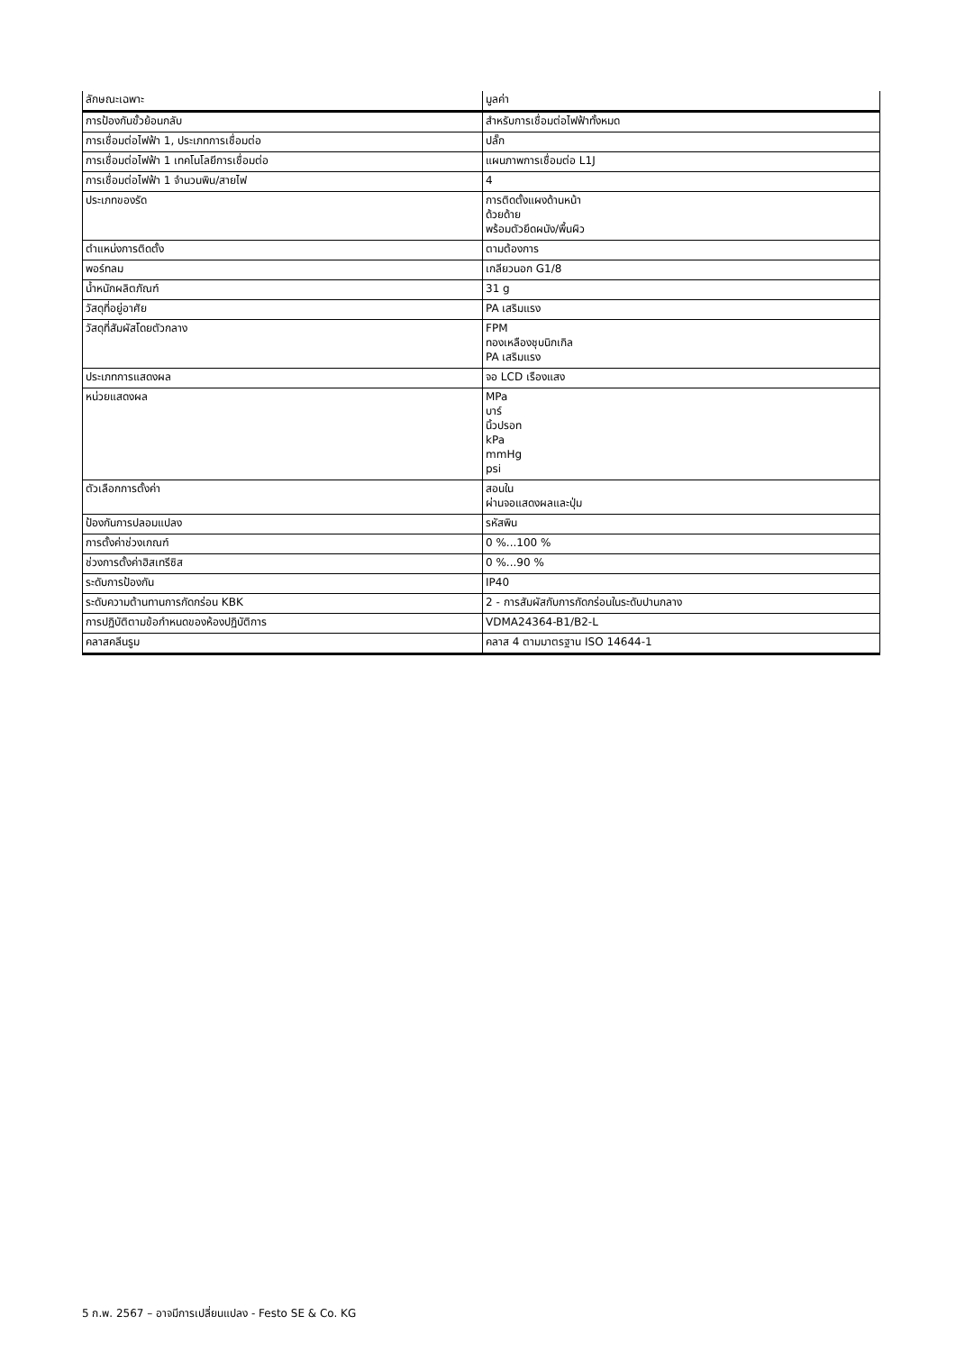| ลักษณะเฉพาะ | มูลค่า |
| --- | --- |
| การป้องกันขั้วย้อนกลับ | สำหรับการเชื่อมต่อไฟฟ้าทั้งหมด |
| การเชื่อมต่อไฟฟ้า 1, ประเภทการเชื่อมต่อ | ปลั๊ก |
| การเชื่อมต่อไฟฟ้า 1 เทคโนโลยีการเชื่อมต่อ | แผนภาพการเชื่อมต่อ L1J |
| การเชื่อมต่อไฟฟ้า 1 จำนวนพิน/สายไฟ | 4 |
| ประเภทของรัด | การติดตั้งแผงด้านหน้า ด้วยด้าย พร้อมตัวยึดผนัง/พื้นผิว |
| ตำแหน่งการติดตั้ง | ตามต้องการ |
| พอร์ทลม | เกลียวนอก G1/8 |
| น้ำหนักผลิตภัณฑ์ | 31 g |
| วัสดุที่อยู่อาศัย | PA เสริมแรง |
| วัสดุที่สัมผัสโดยตัวกลาง | FPM ทองเหลืองชุบนิกเกิล PA เสริมแรง |
| ประเภทการแสดงผล | จอ LCD เรืองแสง |
| หน่วยแสดงผล | MPa บาร์ นิ้วปรอท kPa mmHg psi |
| ตัวเลือกการตั้งค่า | สอนใน ผ่านจอแสดงผลและปุ่ม |
| ป้องกันการปลอมแปลง | รหัสพิน |
| การตั้งค่าช่วงเกณฑ์ | 0 %...100 % |
| ช่วงการตั้งค่าฮิสเทรีซิส | 0 %...90 % |
| ระดับการป้องกัน | IP40 |
| ระดับความต้านทานการกัดกร่อน KBK | 2 - การสัมผัสกับการกัดกร่อนในระดับปานกลาง |
| การปฏิบัติตามข้อกำหนดของห้องปฏิบัติการ | VDMA24364-B1/B2-L |
| คลาสคลีนรูม | คลาส 4 ตามมาตรฐาน ISO 14644-1 |
5 ก.พ. 2567 – อาจมีการเปลี่ยนแปลง - Festo SE & Co. KG